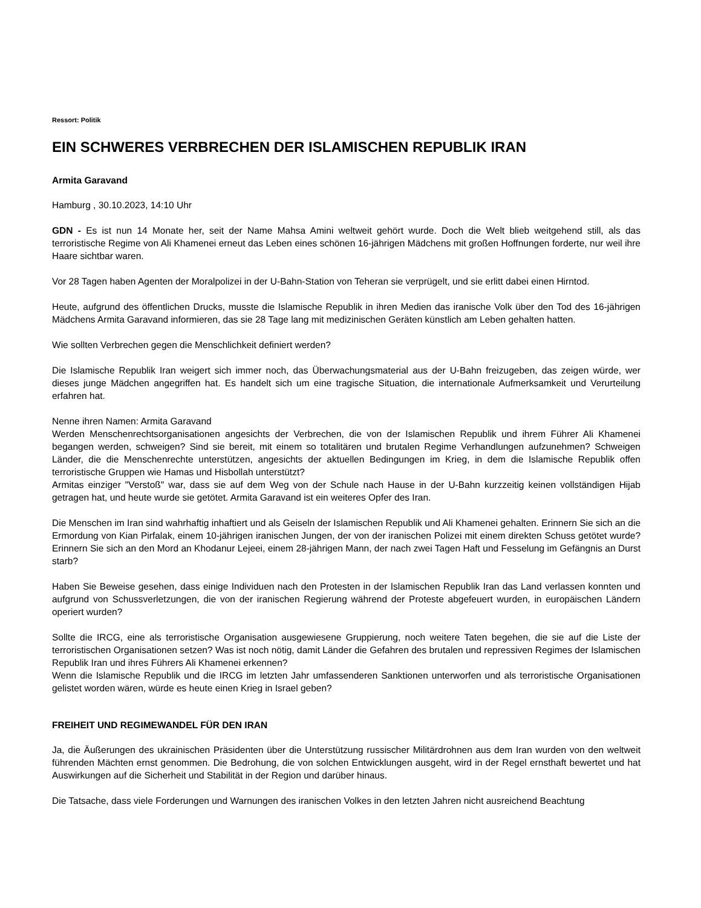Ressort: Politik
EIN SCHWERES VERBRECHEN DER ISLAMISCHEN REPUBLIK IRAN
Armita Garavand
Hamburg , 30.10.2023, 14:10 Uhr
GDN - Es ist nun 14 Monate her, seit der Name Mahsa Amini weltweit gehört wurde. Doch die Welt blieb weitgehend still, als das terroristische Regime von Ali Khamenei erneut das Leben eines schönen 16-jährigen Mädchens mit großen Hoffnungen forderte, nur weil ihre Haare sichtbar waren.
Vor 28 Tagen haben Agenten der Moralpolizei in der U-Bahn-Station von Teheran sie verprügelt, und sie erlitt dabei einen Hirntod.
Heute, aufgrund des öffentlichen Drucks, musste die Islamische Republik in ihren Medien das iranische Volk über den Tod des 16-jährigen Mädchens Armita Garavand informieren, das sie 28 Tage lang mit medizinischen Geräten künstlich am Leben gehalten hatten.
Wie sollten Verbrechen gegen die Menschlichkeit definiert werden?
Die Islamische Republik Iran weigert sich immer noch, das Überwachungsmaterial aus der U-Bahn freizugeben, das zeigen würde, wer dieses junge Mädchen angegriffen hat. Es handelt sich um eine tragische Situation, die internationale Aufmerksamkeit und Verurteilung erfahren hat.
Nenne ihren Namen: Armita Garavand
Werden Menschenrechtsorganisationen angesichts der Verbrechen, die von der Islamischen Republik und ihrem Führer Ali Khamenei begangen werden, schweigen? Sind sie bereit, mit einem so totalitären und brutalen Regime Verhandlungen aufzunehmen? Schweigen Länder, die die Menschenrechte unterstützen, angesichts der aktuellen Bedingungen im Krieg, in dem die Islamische Republik offen terroristische Gruppen wie Hamas und Hisbollah unterstützt?
Armitas einziger "Verstoß" war, dass sie auf dem Weg von der Schule nach Hause in der U-Bahn kurzzeitig keinen vollständigen Hijab getragen hat, und heute wurde sie getötet. Armita Garavand ist ein weiteres Opfer des Iran.
Die Menschen im Iran sind wahrhaftig inhaftiert und als Geiseln der Islamischen Republik und Ali Khamenei gehalten. Erinnern Sie sich an die Ermordung von Kian Pirfalak, einem 10-jährigen iranischen Jungen, der von der iranischen Polizei mit einem direkten Schuss getötet wurde? Erinnern Sie sich an den Mord an Khodanur Lejeei, einem 28-jährigen Mann, der nach zwei Tagen Haft und Fesselung im Gefängnis an Durst starb?
Haben Sie Beweise gesehen, dass einige Individuen nach den Protesten in der Islamischen Republik Iran das Land verlassen konnten und aufgrund von Schussverletzungen, die von der iranischen Regierung während der Proteste abgefeuert wurden, in europäischen Ländern operiert wurden?
Sollte die IRCG, eine als terroristische Organisation ausgewiesene Gruppierung, noch weitere Taten begehen, die sie auf die Liste der terroristischen Organisationen setzen? Was ist noch nötig, damit Länder die Gefahren des brutalen und repressiven Regimes der Islamischen Republik Iran und ihres Führers Ali Khamenei erkennen?
Wenn die Islamische Republik und die IRCG im letzten Jahr umfassenderen Sanktionen unterworfen und als terroristische Organisationen gelistet worden wären, würde es heute einen Krieg in Israel geben?
FREIHEIT UND REGIMEWANDEL FÜR DEN IRAN
Ja, die Äußerungen des ukrainischen Präsidenten über die Unterstützung russischer Militärdrohnen aus dem Iran wurden von den weltweit führenden Mächten ernst genommen. Die Bedrohung, die von solchen Entwicklungen ausgeht, wird in der Regel ernsthaft bewertet und hat Auswirkungen auf die Sicherheit und Stabilität in der Region und darüber hinaus.
Die Tatsache, dass viele Forderungen und Warnungen des iranischen Volkes in den letzten Jahren nicht ausreichend Beachtung